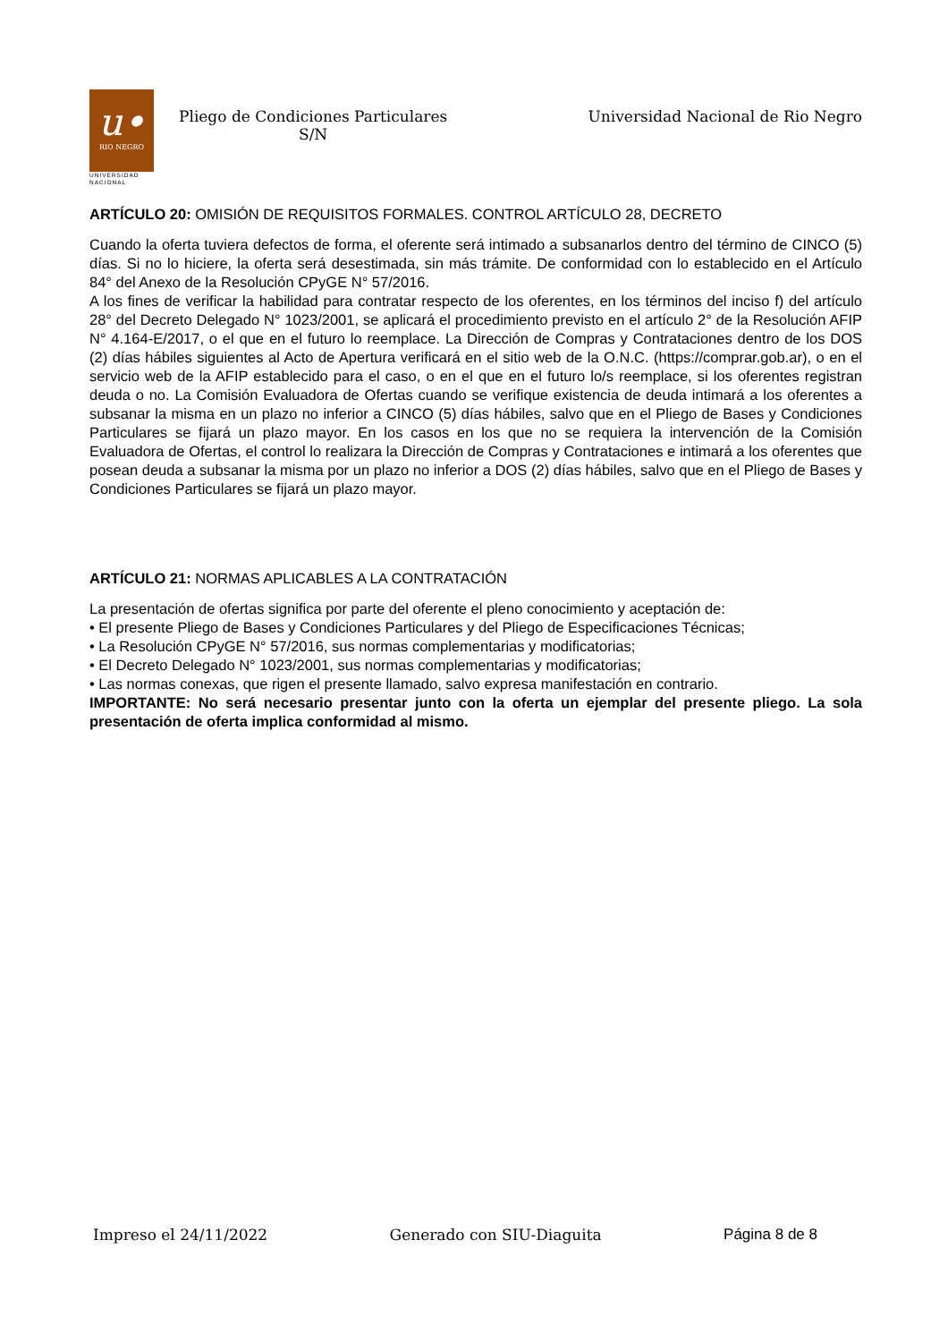u•
RIO NEGRO
UNIVERSIDAD
NACIONAL
Pliego de Condiciones Particulares
S/N
Universidad Nacional de Rio Negro
ARTÍCULO 20: OMISIÓN DE REQUISITOS FORMALES. CONTROL ARTÍCULO 28, DECRETO
Cuando la oferta tuviera defectos de forma, el oferente será intimado a subsanarlos dentro del término de CINCO (5) días. Si no lo hiciere, la oferta será desestimada, sin más trámite. De conformidad con lo establecido en el Artículo 84° del Anexo de la Resolución CPyGE N° 57/2016.
A los fines de verificar la habilidad para contratar respecto de los oferentes, en los términos del inciso f) del artículo 28° del Decreto Delegado N° 1023/2001, se aplicará el procedimiento previsto en el artículo 2° de la Resolución AFIP N° 4.164-E/2017, o el que en el futuro lo reemplace. La Dirección de Compras y Contrataciones dentro de los DOS (2) días hábiles siguientes al Acto de Apertura verificará en el sitio web de la O.N.C. (https://comprar.gob.ar), o en el servicio web de la AFIP establecido para el caso, o en el que en el futuro lo/s reemplace, si los oferentes registran deuda o no. La Comisión Evaluadora de Ofertas cuando se verifique existencia de deuda intimará a los oferentes a subsanar la misma en un plazo no inferior a CINCO (5) días hábiles, salvo que en el Pliego de Bases y Condiciones Particulares se fijará un plazo mayor. En los casos en los que no se requiera la intervención de la Comisión Evaluadora de Ofertas, el control lo realizara la Dirección de Compras y Contrataciones e intimará a los oferentes que posean deuda a subsanar la misma por un plazo no inferior a DOS (2) días hábiles, salvo que en el Pliego de Bases y Condiciones Particulares se fijará un plazo mayor.
ARTÍCULO 21: NORMAS APLICABLES A LA CONTRATACIÓN
La presentación de ofertas significa por parte del oferente el pleno conocimiento y aceptación de:
• El presente Pliego de Bases y Condiciones Particulares y del Pliego de Especificaciones Técnicas;
• La Resolución CPyGE N° 57/2016, sus normas complementarias y modificatorias;
• El Decreto Delegado N° 1023/2001, sus normas complementarias y modificatorias;
• Las normas conexas, que rigen el presente llamado, salvo expresa manifestación en contrario.
IMPORTANTE: No será necesario presentar junto con la oferta un ejemplar del presente pliego. La sola presentación de oferta implica conformidad al mismo.
Impreso el 24/11/2022 Generado con SIU-Diaguita Página 8 de 8